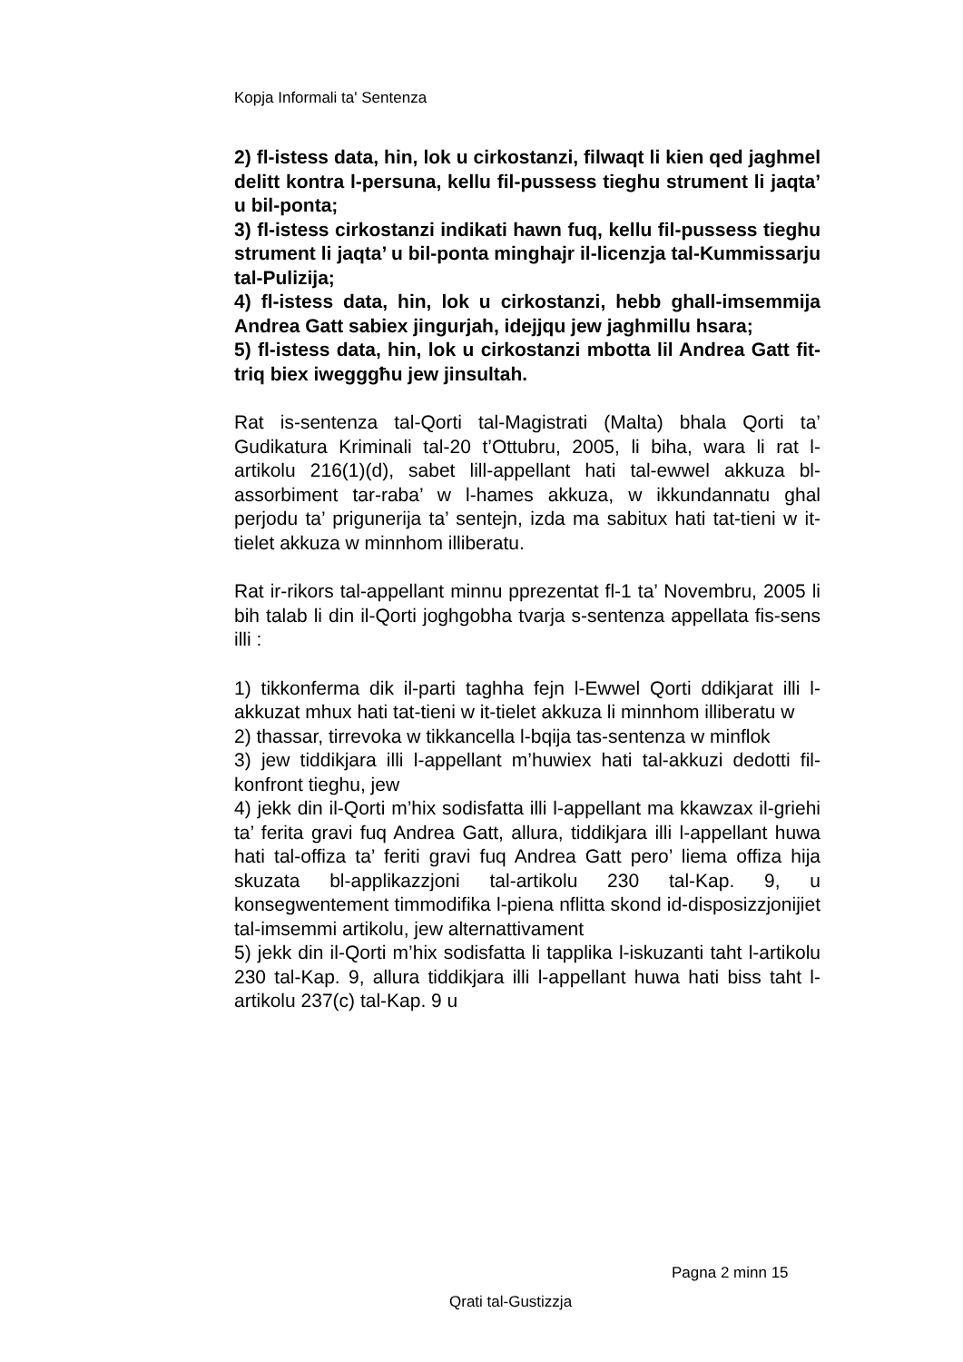Kopja Informali ta' Sentenza
2) fl-istess data, hin, lok u cirkostanzi, filwaqt li kien qed jaghmel delitt kontra l-persuna, kellu fil-pussess tieghu strument li jaqta’ u bil-ponta;
3) fl-istess cirkostanzi indikati hawn fuq, kellu fil-pussess tieghu strument li jaqta’ u bil-ponta minghajr il-licenzja tal-Kummissarju tal-Pulizija;
4) fl-istess data, hin, lok u cirkostanzi, hebb ghall-imsemmija Andrea Gatt sabiex jingurjah, idejjqu jew jaghmillu hsara;
5) fl-istess data, hin, lok u cirkostanzi mbotta lil Andrea Gatt fit-triq biex iwegggħu jew jinsultah.
Rat is-sentenza tal-Qorti tal-Magistrati (Malta) bhala Qorti ta’ Gudikatura Kriminali tal-20 t’Ottubru, 2005, li biha, wara li rat l-artikolu 216(1)(d), sabet lill-appellant hati tal-ewwel akkuza bl-assorbiment tar-raba’ w l-hames akkuza, w ikkundannatu ghal perjodu ta’ prigunerija ta’ sentejn, izda ma sabitux hati tat-tieni w it-tielet akkuza w minnhom illiberatu.
Rat ir-rikors tal-appellant minnu pprezentat fl-1 ta’ Novembru, 2005 li bih talab li din il-Qorti joghgobha tvarja s-sentenza appellata fis-sens illi :
1) tikkonferma dik il-parti taghha fejn l-Ewwel Qorti ddikjarat illi l-akkuzat mhux hati tat-tieni w it-tielet akkuza li minnhom illiberatu w
2) thassar, tirrevoka w tikkancella l-bqija tas-sentenza w minflok
3) jew tiddikjara illi l-appellant m’huwiex hati tal-akkuzi dedotti fil-konfront tieghu, jew
4) jekk din il-Qorti m’hix sodisfatta illi l-appellant ma kkawzax il-griehi ta’ ferita gravi fuq Andrea Gatt, allura, tiddikjara illi l-appellant huwa hati tal-offiza ta’ feriti gravi fuq Andrea Gatt pero’ liema offiza hija skuzata bl-applikazzjoni tal-artikolu 230 tal-Kap. 9, u konsegwentement timmodifika l-piena nflitta skond id-disposizzjonijiet tal-imsemmi artikolu, jew alternattivament
5) jekk din il-Qorti m’hix sodisfatta li tapplika l-iskuzanti taht l-artikolu 230 tal-Kap. 9, allura tiddikjara illi l-appellant huwa hati biss taht l-artikolu 237(c) tal-Kap. 9 u
Pagna 2 minn 15
Qrati tal-Gustizzja